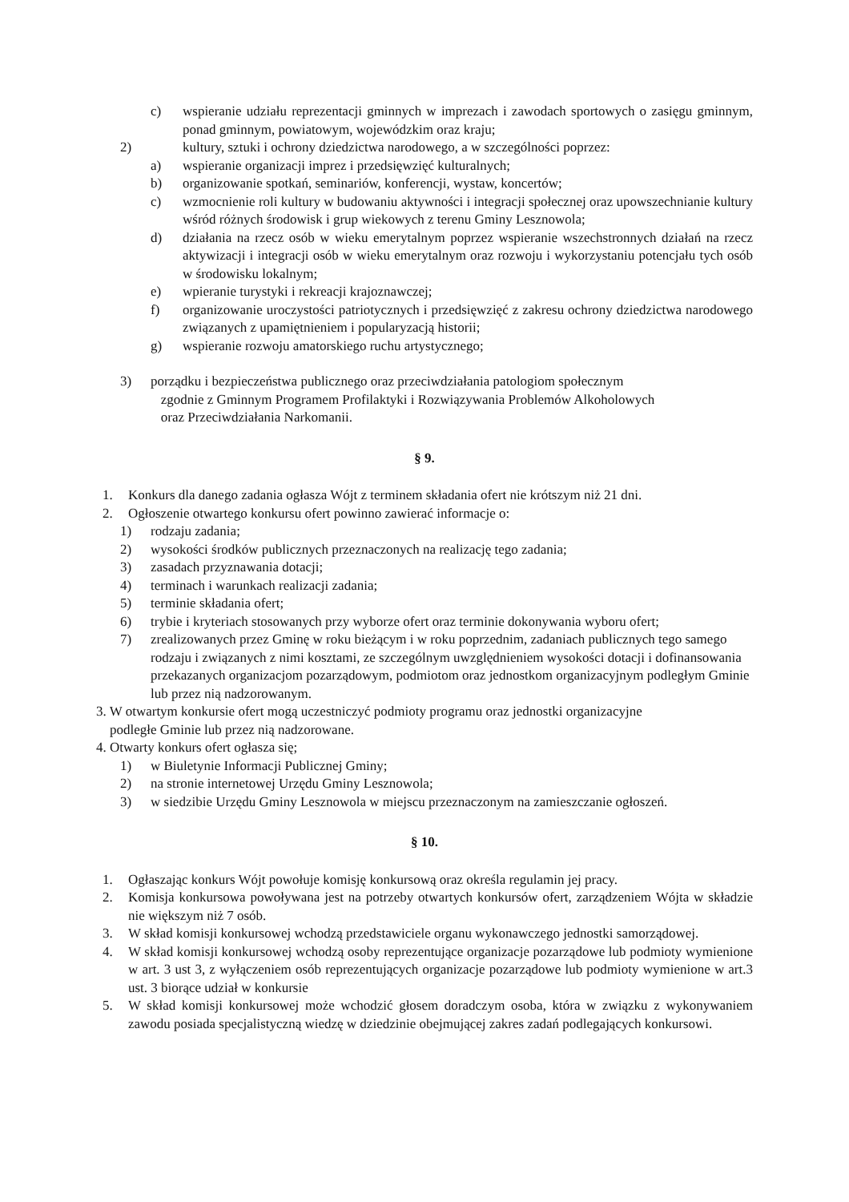c) wspieranie udziału reprezentacji gminnych w imprezach i zawodach sportowych o zasięgu gminnym, ponad gminnym, powiatowym, wojewódzkim oraz kraju;
2) kultury, sztuki i ochrony dziedzictwa narodowego, a w szczególności poprzez:
a) wspieranie organizacji imprez i przedsięwzięć kulturalnych;
b) organizowanie spotkań, seminariów, konferencji, wystaw, koncertów;
c) wzmocnienie roli kultury w budowaniu aktywności i integracji społecznej oraz upowszechnianie kultury wśród różnych środowisk i grup wiekowych z terenu Gminy Lesznowola;
d) działania na rzecz osób w wieku emerytalnym poprzez wspieranie wszechstronnych działań na rzecz aktywizacji i integracji osób w wieku emerytalnym oraz rozwoju i wykorzystaniu potencjału tych osób w środowisku lokalnym;
e) wpieranie turystyki i rekreacji krajoznawczej;
f) organizowanie uroczystości patriotycznych i przedsięwzięć z zakresu ochrony dziedzictwa narodowego związanych z upamiętnieniem i popularyzacją historii;
g) wspieranie rozwoju amatorskiego ruchu artystycznego;
3) porządku i bezpieczeństwa publicznego oraz przeciwdziałania patologiom społecznym
zgodnie z Gminnym Programem Profilaktyki i Rozwiązywania Problemów Alkoholowych
oraz Przeciwdziałania Narkomanii.
§ 9.
1. Konkurs dla danego zadania ogłasza Wójt z terminem składania ofert nie krótszym niż 21 dni.
2. Ogłoszenie otwartego konkursu ofert powinno zawierać informacje o:
1) rodzaju zadania;
2) wysokości środków publicznych przeznaczonych na realizację tego zadania;
3) zasadach przyznawania dotacji;
4) terminach i warunkach realizacji zadania;
5) terminie składania ofert;
6) trybie i kryteriach stosowanych przy wyborze ofert oraz terminie dokonywania wyboru ofert;
7) zrealizowanych przez Gminę w roku bieżącym i w roku poprzednim, zadaniach publicznych tego samego rodzaju i związanych z nimi kosztami, ze szczególnym uwzględnieniem wysokości dotacji i dofinansowania przekazanych organizacjom pozarządowym, podmiotom oraz jednostkom organizacyjnym podległym Gminie lub przez nią nadzorowanym.
3. W otwartym konkursie ofert mogą uczestniczyć podmioty programu oraz jednostki organizacyjne
podległe Gminie lub przez nią nadzorowane.
4. Otwarty konkurs ofert ogłasza się;
1) w Biuletynie Informacji Publicznej Gminy;
2) na stronie internetowej Urzędu Gminy Lesznowola;
3) w siedzibie Urzędu Gminy Lesznowola w miejscu przeznaczonym na zamieszczanie ogłoszeń.
§ 10.
1. Ogłaszając konkurs Wójt powołuje komisję konkursową oraz określa regulamin jej pracy.
2. Komisja konkursowa powoływana jest na potrzeby otwartych konkursów ofert, zarządzeniem Wójta w składzie nie większym niż 7 osób.
3. W skład komisji konkursowej wchodzą przedstawiciele organu wykonawczego jednostki samorządowej.
4. W skład komisji konkursowej wchodzą osoby reprezentujące organizacje pozarządowe lub podmioty wymienione w art. 3 ust 3, z wyłączeniem osób reprezentujących organizacje pozarządowe lub podmioty wymienione w art.3 ust. 3 biorące udział w konkursie
5. W skład komisji konkursowej może wchodzić głosem doradczym osoba, która w związku z wykonywaniem zawodu posiada specjalistyczną wiedzę w dziedzinie obejmującej zakres zadań podlegających konkursowi.